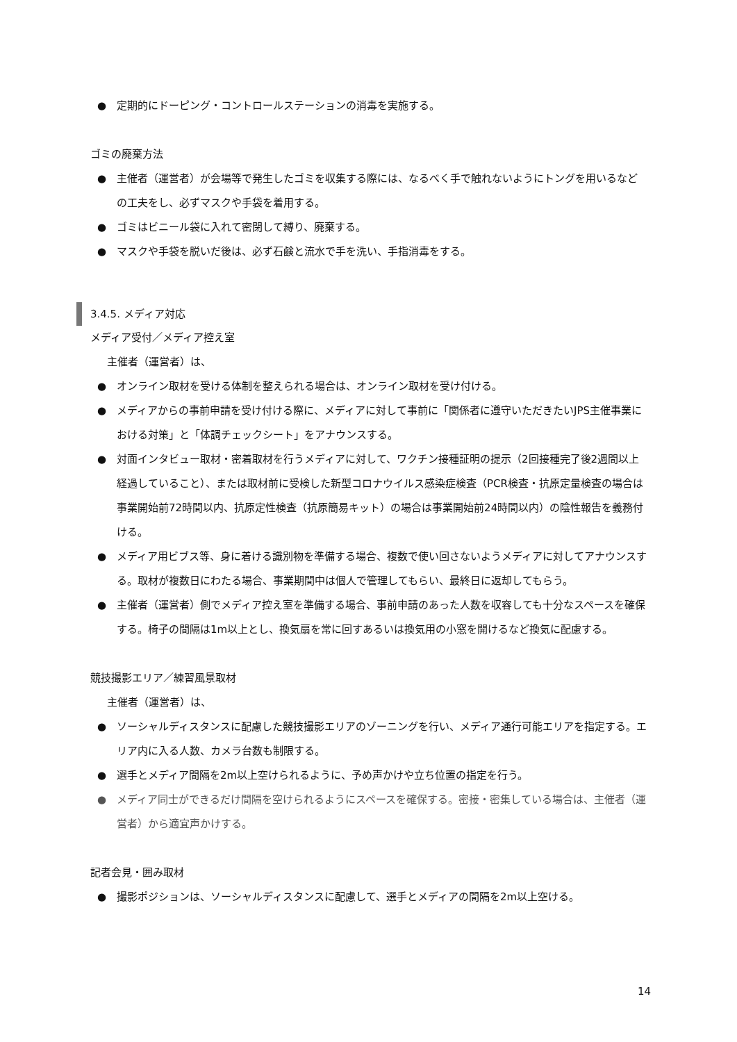● 定期的にドーピング・コントロールステーションの消毒を実施する。
ゴミの廃棄方法
● 主催者（運営者）が会場等で発生したゴミを収集する際には、なるべく手で触れないようにトングを用いるなどの工夫をし、必ずマスクや手袋を着用する。
● ゴミはビニール袋に入れて密閉して縛り、廃棄する。
● マスクや手袋を脱いだ後は、必ず石鹸と流水で手を洗い、手指消毒をする。
3.4.5. メディア対応
メディア受付／メディア控え室
主催者（運営者）は、
● オンライン取材を受ける体制を整えられる場合は、オンライン取材を受け付ける。
● メディアからの事前申請を受け付ける際に、メディアに対して事前に「関係者に遵守いただきたいJPS主催事業における対策」と「体調チェックシート」をアナウンスする。
● 対面インタビュー取材・密着取材を行うメディアに対して、ワクチン接種証明の提示（2回接種完了後2週間以上経過していること）、または取材前に受検した新型コロナウイルス感染症検査（PCR検査・抗原定量検査の場合は事業開始前72時間以内、抗原定性検査（抗原簡易キット）の場合は事業開始前24時間以内）の陰性報告を義務付ける。
● メディア用ビブス等、身に着ける識別物を準備する場合、複数で使い回さないようメディアに対してアナウンスする。取材が複数日にわたる場合、事業期間中は個人で管理してもらい、最終日に返却してもらう。
● 主催者（運営者）側でメディア控え室を準備する場合、事前申請のあった人数を収容しても十分なスペースを確保する。椅子の間隔は1m以上とし、換気扇を常に回すあるいは換気用の小窓を開けるなど換気に配慮する。
競技撮影エリア／練習風景取材
主催者（運営者）は、
● ソーシャルディスタンスに配慮した競技撮影エリアのゾーニングを行い、メディア通行可能エリアを指定する。エリア内に入る人数、カメラ台数も制限する。
● 選手とメディア間隔を2m以上空けられるように、予め声かけや立ち位置の指定を行う。
● メディア同士ができるだけ間隔を空けられるようにスペースを確保する。密接・密集している場合は、主催者（運営者）から適宜声かけする。
記者会見・囲み取材
● 撮影ポジションは、ソーシャルディスタンスに配慮して、選手とメディアの間隔を2m以上空ける。
14